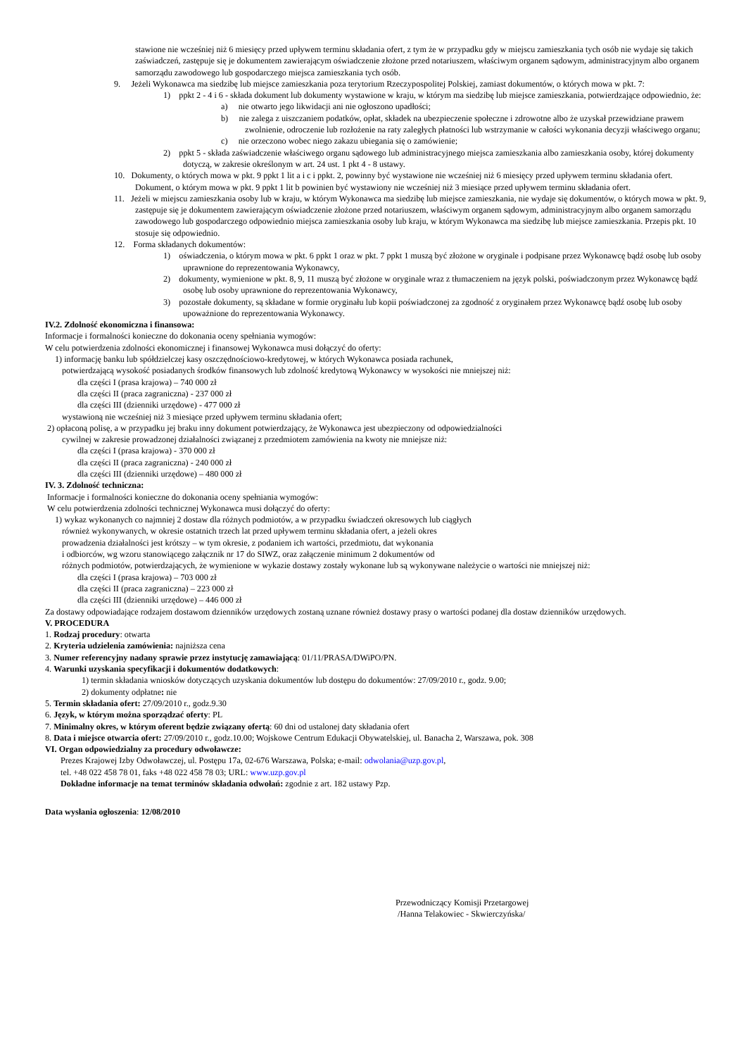stawione nie wcześniej niż 6 miesięcy przed upływem terminu składania ofert, z tym że w przypadku gdy w miejscu zamieszkania tych osób nie wydaje się takich zaświadczeń, zastępuje się je dokumentem zawierającym oświadczenie złożone przed notariuszem, właściwym organem sądowym, administracyjnym albo organem samorządu zawodowego lub gospodarczego miejsca zamieszkania tych osób.
9. Jeżeli Wykonawca ma siedzibę lub miejsce zamieszkania poza terytorium Rzeczypospolitej Polskiej, zamiast dokumentów, o których mowa w pkt. 7:
1) ppkt 2 - 4 i 6 - składa dokument lub dokumenty wystawione w kraju, w którym ma siedzibę lub miejsce zamieszkania, potwierdzające odpowiednio, że:
a) nie otwarto jego likwidacji ani nie ogłoszono upadłości;
b) nie zalega z uiszczaniem podatków, opłat, składek na ubezpieczenie społeczne i zdrowotne albo że uzyskał przewidziane prawem zwolnienie, odroczenie lub rozłożenie na raty zaległych płatności lub wstrzymanie w całości wykonania decyzji właściwego organu;
c) nie orzeczono wobec niego zakazu ubiegania się o zamówienie;
2) ppkt 5 - składa zaświadczenie właściwego organu sądowego lub administracyjnego miejsca zamieszkania albo zamieszkania osoby, której dokumenty dotyczą, w zakresie określonym w art. 24 ust. 1 pkt 4 - 8 ustawy.
10. Dokumenty, o których mowa w pkt. 9 ppkt 1 lit a i c i ppkt. 2, powinny być wystawione nie wcześniej niż 6 miesięcy przed upływem terminu składania ofert. Dokument, o którym mowa w pkt. 9 ppkt 1 lit b powinien być wystawiony nie wcześniej niż 3 miesiące przed upływem terminu składania ofert.
11. Jeżeli w miejscu zamieszkania osoby lub w kraju, w którym Wykonawca ma siedzibę lub miejsce zamieszkania, nie wydaje się dokumentów, o których mowa w pkt. 9, zastępuje się je dokumentem zawierającym oświadczenie złożone przed notariuszem, właściwym organem sądowym, administracyjnym albo organem samorządu zawodowego lub gospodarczego odpowiednio miejsca zamieszkania osoby lub kraju, w którym Wykonawca ma siedzibę lub miejsce zamieszkania. Przepis pkt. 10 stosuje się odpowiednio.
12. Forma składanych dokumentów:
1) oświadczenia, o którym mowa w pkt. 6 ppkt 1 oraz w pkt. 7 ppkt 1 muszą być złożone w oryginale i podpisane przez Wykonawcę bądź osobę lub osoby uprawnione do reprezentowania Wykonawcy,
2) dokumenty, wymienione w pkt. 8, 9, 11 muszą być złożone w oryginale wraz z tłumaczeniem na język polski, poświadczonym przez Wykonawcę bądź osobę lub osoby uprawnione do reprezentowania Wykonawcy,
3) pozostałe dokumenty, są składane w formie oryginału lub kopii poświadczonej za zgodność z oryginałem przez Wykonawcę bądź osobę lub osoby upoważnione do reprezentowania Wykonawcy.
IV.2. Zdolność ekonomiczna i finansowa:
Informacje i formalności konieczne do dokonania oceny spełniania wymogów:
W celu potwierdzenia zdolności ekonomicznej i finansowej Wykonawca musi dołączyć do oferty:
1) informację banku lub spółdzielczej kasy oszczędnościowo-kredytowej, w których Wykonawca posiada rachunek,
potwierdzającą wysokość posiadanych środków finansowych lub zdolność kredytową Wykonawcy w wysokości nie mniejszej niż:
dla części I (prasa krajowa) – 740 000 zł
dla części II (praca zagraniczna) - 237 000 zł
dla części III (dzienniki urzędowe) - 477 000 zł
wystawioną nie wcześniej niż 3 miesiące przed upływem terminu składania ofert;
2) opłaconą polisę, a w przypadku jej braku inny dokument potwierdzający, że Wykonawca jest ubezpieczony od odpowiedzialności
cywilnej w zakresie prowadzonej działalności związanej z przedmiotem zamówienia na kwoty nie mniejsze niż:
dla części I (prasa krajowa) - 370 000 zł
dla części II (praca zagraniczna) - 240 000 zł
dla części III (dzienniki urzędowe) – 480 000 zł
IV. 3. Zdolność techniczna:
Informacje i formalności konieczne do dokonania oceny spełniania wymogów:
W celu potwierdzenia zdolności technicznej Wykonawca musi dołączyć do oferty:
1) wykaz wykonanych co najmniej 2 dostaw dla różnych podmiotów, a w przypadku świadczeń okresowych lub ciągłych
również wykonywanych, w okresie ostatnich trzech lat przed upływem terminu składania ofert, a jeżeli okres
prowadzenia działalności jest krótszy – w tym okresie, z podaniem ich wartości, przedmiotu, dat wykonania
i odbiorców, wg wzoru stanowiącego załącznik nr 17 do SIWZ, oraz załączenie minimum 2 dokumentów od
różnych podmiotów, potwierdzających, że wymienione w wykazie dostawy zostały wykonane lub są wykonywane należycie o wartości nie mniejszej niż:
dla części I (prasa krajowa) – 703 000 zł
dla części II (praca zagraniczna) – 223 000 zł
dla części III (dzienniki urzędowe) – 446 000 zł
Za dostawy odpowiadające rodzajem dostawom dzienników urzędowych zostaną uznane również dostawy prasy o wartości podanej dla dostaw dzienników urzędowych.
V. PROCEDURA
1. Rodzaj procedury: otwarta
2. Kryteria udzielenia zamówienia: najniższa cena
3. Numer referencyjny nadany sprawie przez instytucję zamawiającą: 01/11/PRASA/DWiPO/PN.
4. Warunki uzyskania specyfikacji i dokumentów dodatkowych:
1) termin składania wniosków dotyczących uzyskania dokumentów lub dostępu do dokumentów: 27/09/2010 r., godz. 9.00;
2) dokumenty odpłatne: nie
5. Termin składania ofert: 27/09/2010 r., godz.9.30
6. Język, w którym można sporządzać oferty: PL
7. Minimalny okres, w którym oferent będzie związany ofertą: 60 dni od ustalonej daty składania ofert
8. Data i miejsce otwarcia ofert: 27/09/2010 r., godz.10.00; Wojskowe Centrum Edukacji Obywatelskiej, ul. Banacha 2, Warszawa, pok. 308
VI. Organ odpowiedzialny za procedury odwoławcze:
Prezes Krajowej Izby Odwoławczej, ul. Postępu 17a, 02-676 Warszawa, Polska; e-mail: odwolania@uzp.gov.pl,
tel. +48 022 458 78 01, faks +48 022 458 78 03; URL: www.uzp.gov.pl
Dokładne informacje na temat terminów składania odwołań: zgodnie z art. 182 ustawy Pzp.
Data wysłania ogłoszenia: 12/08/2010
Przewodniczący Komisji Przetargowej
/Hanna Telakowiec - Skwierczyńska/